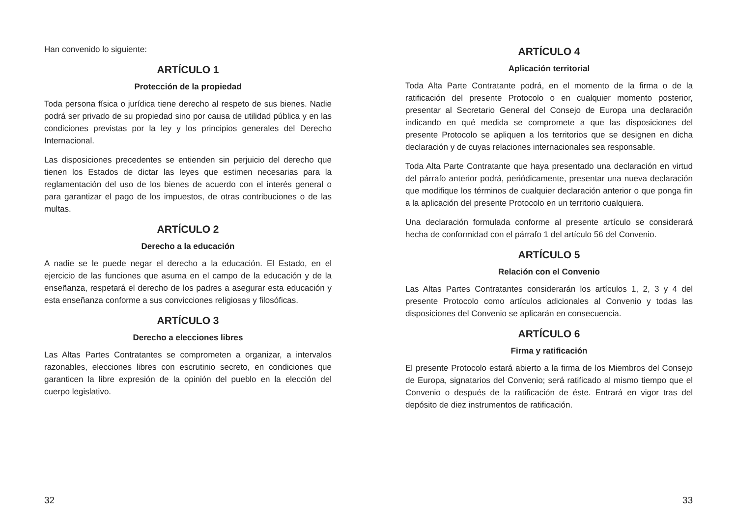Han convenido lo siguiente:
ARTÍCULO 1
Protección de la propiedad
Toda persona física o jurídica tiene derecho al respeto de sus bienes. Nadie podrá ser privado de su propiedad sino por causa de utilidad pública y en las condiciones previstas por la ley y los principios generales del Derecho Internacional.
Las disposiciones precedentes se entienden sin perjuicio del derecho que tienen los Estados de dictar las leyes que estimen necesarias para la reglamentación del uso de los bienes de acuerdo con el interés general o para garantizar el pago de los impuestos, de otras contribuciones o de las multas.
ARTÍCULO 2
Derecho a la educación
A nadie se le puede negar el derecho a la educación. El Estado, en el ejercicio de las funciones que asuma en el campo de la educación y de la enseñanza, respetará el derecho de los padres a asegurar esta educación y esta enseñanza conforme a sus convicciones religiosas y filosóficas.
ARTÍCULO 3
Derecho a elecciones libres
Las Altas Partes Contratantes se comprometen a organizar, a intervalos razonables, elecciones libres con escrutinio secreto, en condiciones que garanticen la libre expresión de la opinión del pueblo en la elección del cuerpo legislativo.
32
ARTÍCULO 4
Aplicación territorial
Toda Alta Parte Contratante podrá, en el momento de la firma o de la ratificación del presente Protocolo o en cualquier momento posterior, presentar al Secretario General del Consejo de Europa una declaración indicando en qué medida se compromete a que las disposiciones del presente Protocolo se apliquen a los territorios que se designen en dicha declaración y de cuyas relaciones internacionales sea responsable.
Toda Alta Parte Contratante que haya presentado una declaración en virtud del párrafo anterior podrá, periódicamente, presentar una nueva declaración que modifique los términos de cualquier declaración anterior o que ponga fin a la aplicación del presente Protocolo en un territorio cualquiera.
Una declaración formulada conforme al presente artículo se considerará hecha de conformidad con el párrafo 1 del artículo 56 del Convenio.
ARTÍCULO 5
Relación con el Convenio
Las Altas Partes Contratantes considerarán los artículos 1, 2, 3 y 4 del presente Protocolo como artículos adicionales al Convenio y todas las disposiciones del Convenio se aplicarán en consecuencia.
ARTÍCULO 6
Firma y ratificación
El presente Protocolo estará abierto a la firma de los Miembros del Consejo de Europa, signatarios del Convenio; será ratificado al mismo tiempo que el Convenio o después de la ratificación de éste. Entrará en vigor tras del depósito de diez instrumentos de ratificación.
33